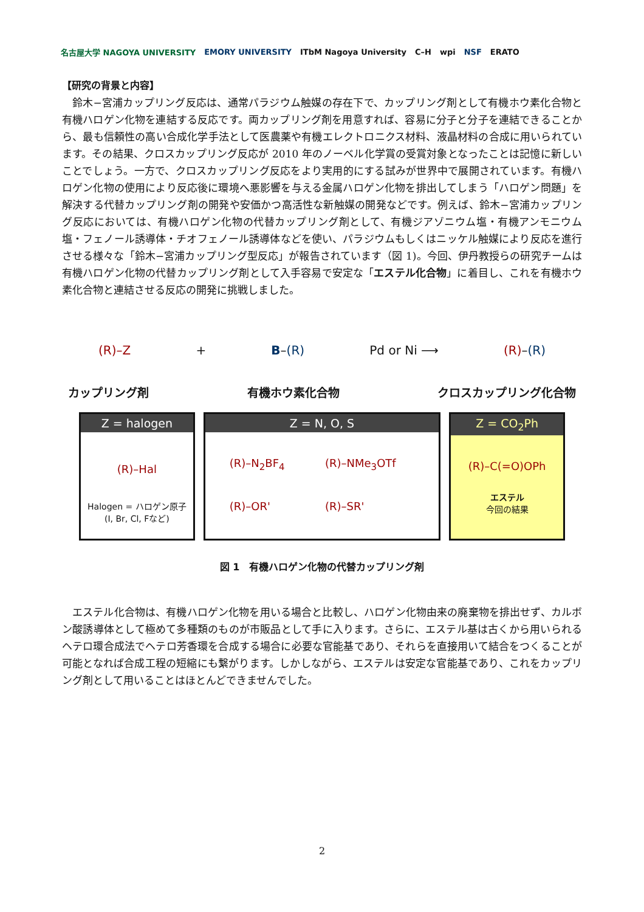名古屋大学 NAGOYA UNIVERSITY EMORY UNIVERSITY ITbM Nagoya University C–H wpi NSF ERATO
【研究の背景と内容】
鈴木−宮浦カップリング反応は、通常パラジウム触媒の存在下で、カップリング剤として有機ホウ素化合物と有機ハロゲン化物を連結する反応です。両カップリング剤を用意すれば、容易に分子と分子を連結できることから、最も信頼性の高い合成化学手法として医農薬や有機エレクトロニクス材料、液晶材料の合成に用いられています。その結果、クロスカップリング反応が 2010 年のノーベル化学賞の受賞対象となったことは記憶に新しいことでしょう。一方で、クロスカップリング反応をより実用的にする試みが世界中で展開されています。有機ハロゲン化物の使用により反応後に環境へ悪影響を与える金属ハロゲン化物を排出してしまう「ハロゲン問題」を解決する代替カップリング剤の開発や安価かつ高活性な新触媒の開発などです。例えば、鈴木−宮浦カップリング反応においては、有機ハロゲン化物の代替カップリング剤として、有機ジアゾニウム塩・有機アンモニウム塩・フェノール誘導体・チオフェノール誘導体などを使い、パラジウムもしくはニッケル触媒により反応を進行させる様々な「鈴木−宮浦カップリング型反応」が報告されています（図 1)。今回、伊丹教授らの研究チームは有機ハロゲン化物の代替カップリング剤として入手容易で安定な「エステル化合物」に着目し、これを有機ホウ素化合物と連結させる反応の開発に挑戦しました。
(R)–Z + B–(R) Pd or Ni ⟶ (R)–(R)
カップリング剤 有機ホウ素化合物 クロスカップリング化合物
Z = halogen
(R)–Hal
Halogen = ハロゲン原子
(I, Br, Cl, Fなど)
Z = N, O, S
(R)–N<sub>2</sub>BF<sub>4</sub> (R)–NMe<sub>3</sub>OTf (R)–OR' (R)–SR'
Z = CO<sub>2</sub>Ph
(R)–C(=O)OPh
エステル
今回の結果
図 1　有機ハロゲン化物の代替カップリング剤
エステル化合物は、有機ハロゲン化物を用いる場合と比較し、ハロゲン化物由来の廃棄物を排出せず、カルボン酸誘導体として極めて多種類のものが市販品として手に入ります。さらに、エステル基は古くから用いられるヘテロ環合成法でヘテロ芳香環を合成する場合に必要な官能基であり、それらを直接用いて結合をつくることが可能となれば合成工程の短縮にも繋がります。しかしながら、エステルは安定な官能基であり、これをカップリング剤として用いることはほとんどできませんでした。
2